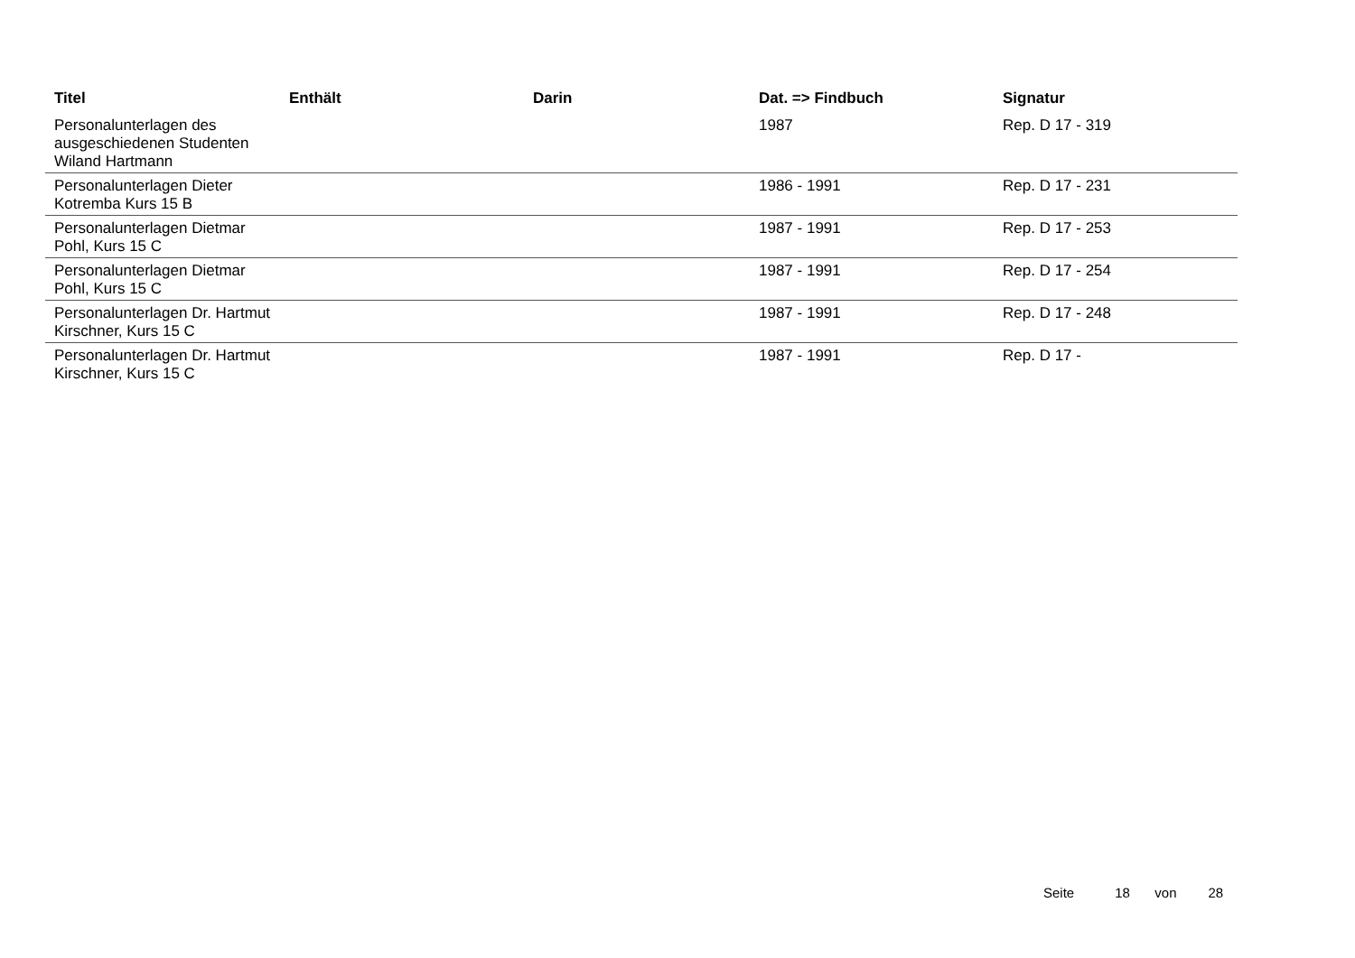| Titel | Enthält | Darin | Dat. => Findbuch | Signatur |
| --- | --- | --- | --- | --- |
| Personalunterlagen des ausgeschiedenen Studenten Wiland Hartmann | | | 1987 | Rep. D 17 - 319 |
| Personalunterlagen Dieter Kotremba Kurs 15 B | | | 1986 - 1991 | Rep. D 17 - 231 |
| Personalunterlagen Dietmar Pohl, Kurs 15 C | | | 1987 - 1991 | Rep. D 17 - 253 |
| Personalunterlagen Dietmar Pohl, Kurs 15 C | | | 1987 - 1991 | Rep. D 17 - 254 |
| Personalunterlagen Dr. Hartmut Kirschner, Kurs 15 C | | | 1987 - 1991 | Rep. D 17 - 248 |
| Personalunterlagen Dr. Hartmut Kirschner, Kurs 15 C | | | 1987 - 1991 | Rep. D 17 - |
Seite 18 von 28